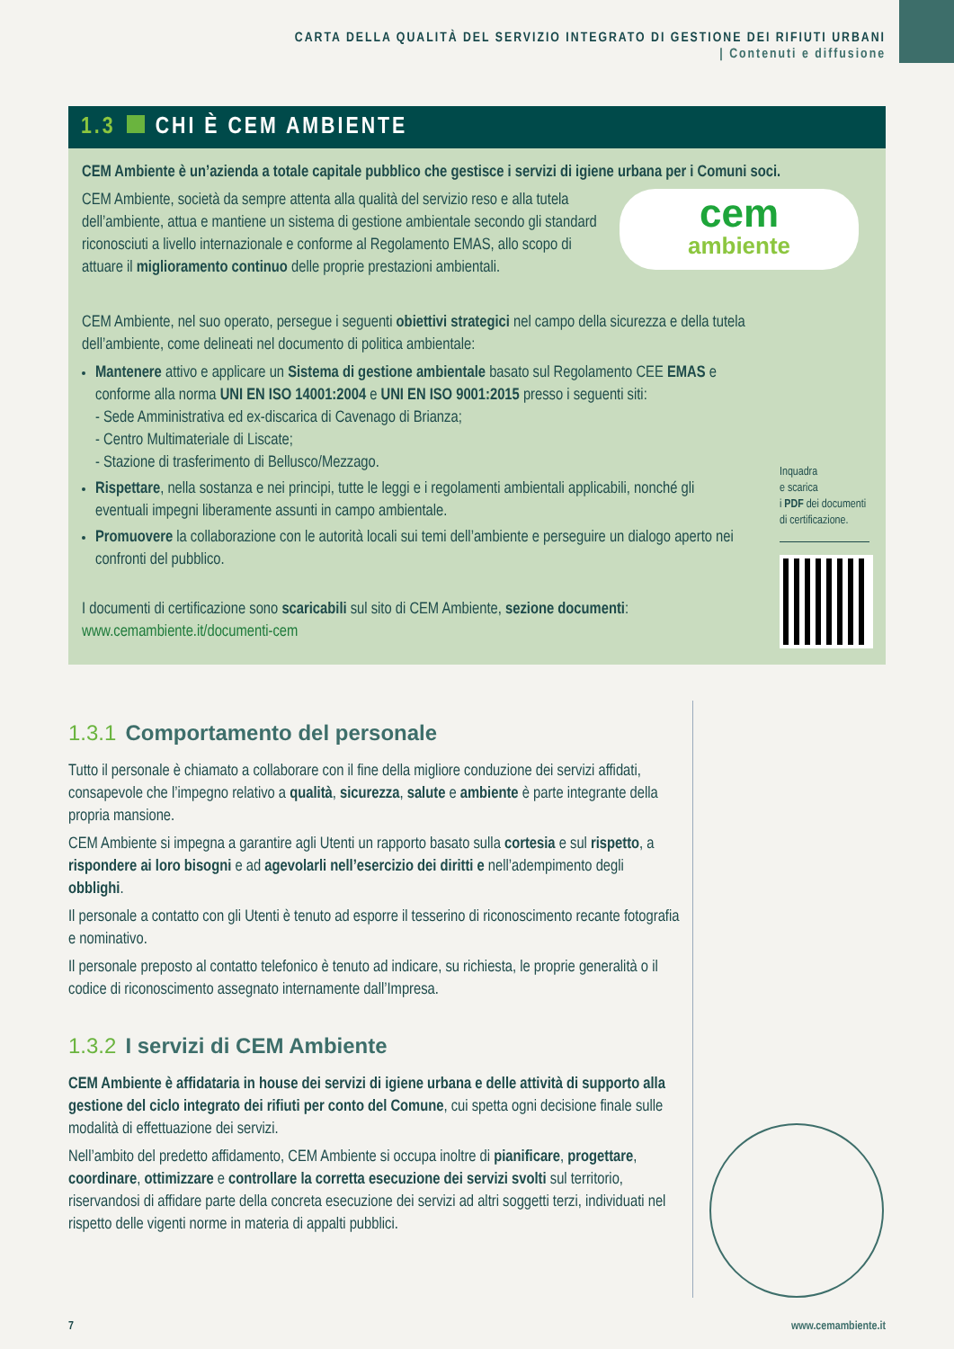CARTA DELLA QUALITÀ DEL SERVIZIO INTEGRATO DI GESTIONE DEI RIFIUTI URBANI
| Contenuti e diffusione
1.3 CHI È CEM AMBIENTE
CEM Ambiente è un’azienda a totale capitale pubblico che gestisce i servizi di igiene urbana per i Comuni soci.
CEM Ambiente, società da sempre attenta alla qualità del servizio reso e alla tutela dell’ambiente, attua e mantiene un sistema di gestione ambientale secondo gli standard riconosciuti a livello internazionale e conforme al Regolamento EMAS, allo scopo di attuare il miglioramento continuo delle proprie prestazioni ambientali.
cem
ambiente
CEM Ambiente, nel suo operato, persegue i seguenti obiettivi strategici nel campo della sicurezza e della tutela dell’ambiente, come delineati nel documento di politica ambientale:
Mantenere attivo e applicare un Sistema di gestione ambientale basato sul Regolamento CEE EMAS e conforme alla norma UNI EN ISO 14001:2004 e UNI EN ISO 9001:2015 presso i seguenti siti:
- Sede Amministrativa ed ex-discarica di Cavenago di Brianza;
- Centro Multimateriale di Liscate;
- Stazione di trasferimento di Bellusco/Mezzago.
Rispettare, nella sostanza e nei principi, tutte le leggi e i regolamenti ambientali applicabili, nonché gli eventuali impegni liberamente assunti in campo ambientale.
Promuovere la collaborazione con le autorità locali sui temi dell’ambiente e perseguire un dialogo aperto nei confronti del pubblico.
I documenti di certificazione sono scaricabili sul sito di CEM Ambiente, sezione documenti:
www.cemambiente.it/documenti-cem
Inquadra
e scarica
i PDF dei documenti di certificazione.
1.3.1 Comportamento del personale
Tutto il personale è chiamato a collaborare con il fine della migliore conduzione dei servizi affidati, consapevole che l’impegno relativo a qualità, sicurezza, salute e ambiente è parte integrante della propria mansione.
CEM Ambiente si impegna a garantire agli Utenti un rapporto basato sulla cortesia e sul rispetto, a rispondere ai loro bisogni e ad agevolarli nell’esercizio dei diritti e nell’adempimento degli obblighi.
Il personale a contatto con gli Utenti è tenuto ad esporre il tesserino di riconoscimento recante fotografia e nominativo.
Il personale preposto al contatto telefonico è tenuto ad indicare, su richiesta, le proprie generalità o il codice di riconoscimento assegnato internamente dall’Impresa.
1.3.2 I servizi di CEM Ambiente
CEM Ambiente è affidataria in house dei servizi di igiene urbana e delle attività di supporto alla gestione del ciclo integrato dei rifiuti per conto del Comune, cui spetta ogni decisione finale sulle modalità di effettuazione dei servizi.
Nell’ambito del predetto affidamento, CEM Ambiente si occupa inoltre di pianificare, progettare, coordinare, ottimizzare e controllare la corretta esecuzione dei servizi svolti sul territorio, riservandosi di affidare parte della concreta esecuzione dei servizi ad altri soggetti terzi, individuati nel rispetto delle vigenti norme in materia di appalti pubblici.
7 www.cemambiente.it